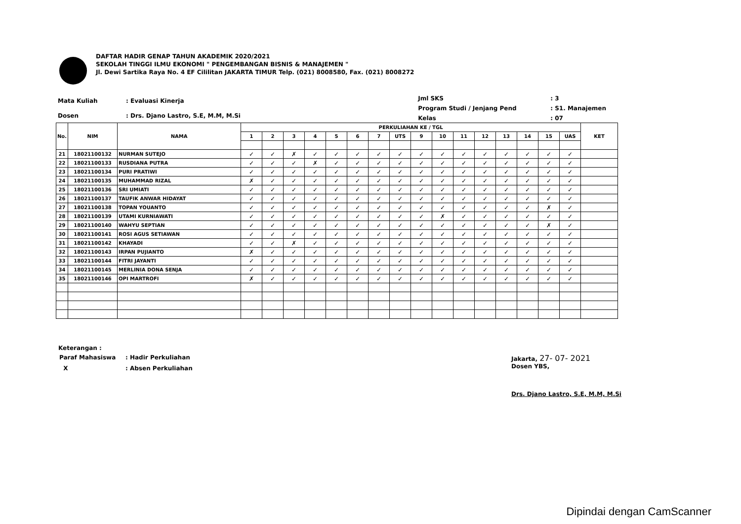DAFTAR HADIR GENAP TAHUN AKADEMIK 2020/2021
SEKOLAH TINGGI ILMU EKONOMI " PENGEMBANGAN BISNIS & MANAJEMEN "
Jl. Dewi Sartika Raya No. 4 EF Cililitan JAKARTA TIMUR Telp. (021) 8008580, Fax. (021) 8008272
| Mata Kuliah | : Evaluasi Kinerja |
| Dosen | : Drs. Djano Lastro, S.E, M.M, M.Si |
| Jml SKS | : 3 |
| Program Studi / Jenjang Pend | : S1. Manajemen |
| Kelas | : 07 |
| No. | NIM | NAMA | PERKULIAHAN KE / TGL | | | | | | | | | | | | | | | | KET |
| --- | --- | --- | --- | --- | --- | --- | --- | --- | --- | --- | --- | --- | --- | --- | --- | --- | --- | --- | --- |
| | | | 1 | 2 | 3 | 4 | 5 | 6 | 7 | UTS | 9 | 10 | 11 | 12 | 13 | 14 | 15 | UAS | |
| 21 | 18021100132 | NURMAN SUTEJO | ✓ | ✓ | ✗ | ✓ | ✓ | ✓ | ✓ | ✓ | ✓ | ✓ | ✓ | ✓ | ✓ | ✓ | ✓ | ✓ | |
| 22 | 18021100133 | RUSDIANA PUTRA | ✓ | ✓ | ✓ | ✗ | ✓ | ✓ | ✓ | ✓ | ✓ | ✓ | ✓ | ✓ | ✓ | ✓ | ✓ | ✓ | |
| 23 | 18021100134 | PURI PRATIWI | ✓ | ✓ | ✓ | ✓ | ✓ | ✓ | ✓ | ✓ | ✓ | ✓ | ✓ | ✓ | ✓ | ✓ | ✓ | ✓ | |
| 24 | 18021100135 | MUHAMMAD RIZAL | ✗ | ✓ | ✓ | ✓ | ✓ | ✓ | ✓ | ✓ | ✓ | ✓ | ✓ | ✓ | ✓ | ✓ | ✓ | ✓ | |
| 25 | 18021100136 | SRI UMIATI | ✓ | ✓ | ✓ | ✓ | ✓ | ✓ | ✓ | ✓ | ✓ | ✓ | ✓ | ✓ | ✓ | ✓ | ✓ | ✓ | |
| 26 | 18021100137 | TAUFIK ANWAR HIDAYAT | ✓ | ✓ | ✓ | ✓ | ✓ | ✓ | ✓ | ✓ | ✓ | ✓ | ✓ | ✓ | ✓ | ✓ | ✓ | ✓ | |
| 27 | 18021100138 | TOPAN YOUANTO | ✓ | ✓ | ✓ | ✓ | ✓ | ✓ | ✓ | ✓ | ✓ | ✓ | ✓ | ✓ | ✓ | ✓ | ✗ | ✓ | |
| 28 | 18021100139 | UTAMI KURNIAWATI | ✓ | ✓ | ✓ | ✓ | ✓ | ✓ | ✓ | ✓ | ✓ | ✗ | ✓ | ✓ | ✓ | ✓ | ✓ | ✓ | |
| 29 | 18021100140 | WAHYU SEPTIAN | ✓ | ✓ | ✓ | ✓ | ✓ | ✓ | ✓ | ✓ | ✓ | ✓ | ✓ | ✓ | ✓ | ✓ | ✗ | ✓ | |
| 30 | 18021100141 | ROSI AGUS SETIAWAN | ✓ | ✓ | ✓ | ✓ | ✓ | ✓ | ✓ | ✓ | ✓ | ✓ | ✓ | ✓ | ✓ | ✓ | ✓ | ✓ | |
| 31 | 18021100142 | KHAYADI | ✓ | ✓ | ✗ | ✓ | ✓ | ✓ | ✓ | ✓ | ✓ | ✓ | ✓ | ✓ | ✓ | ✓ | ✓ | ✓ | |
| 32 | 18021100143 | IRPAN PUJIANTO | ✗ | ✓ | ✓ | ✓ | ✓ | ✓ | ✓ | ✓ | ✓ | ✓ | ✓ | ✓ | ✓ | ✓ | ✓ | ✓ | |
| 33 | 18021100144 | FITRI JAYANTI | ✓ | ✓ | ✓ | ✓ | ✓ | ✓ | ✓ | ✓ | ✓ | ✓ | ✓ | ✓ | ✓ | ✓ | ✓ | ✓ | |
| 34 | 18021100145 | MERLINIA DONA SENJA | ✓ | ✓ | ✓ | ✓ | ✓ | ✓ | ✓ | ✓ | ✓ | ✓ | ✓ | ✓ | ✓ | ✓ | ✓ | ✓ | |
| 35 | 18021100146 | OPI MARTROFI | ✗ | ✓ | ✓ | ✓ | ✓ | ✓ | ✓ | ✓ | ✓ | ✓ | ✓ | ✓ | ✓ | ✓ | ✓ | ✓ | |
Keterangan :
| Paraf Mahasiswa | : Hadir Perkuliahan |
| X | : Absen Perkuliahan |
Jakarta, 27- 07- 2021
Dosen YBS,
Drs. Djano Lastro, S.E, M.M, M.Si
Dipindai dengan CamScanner